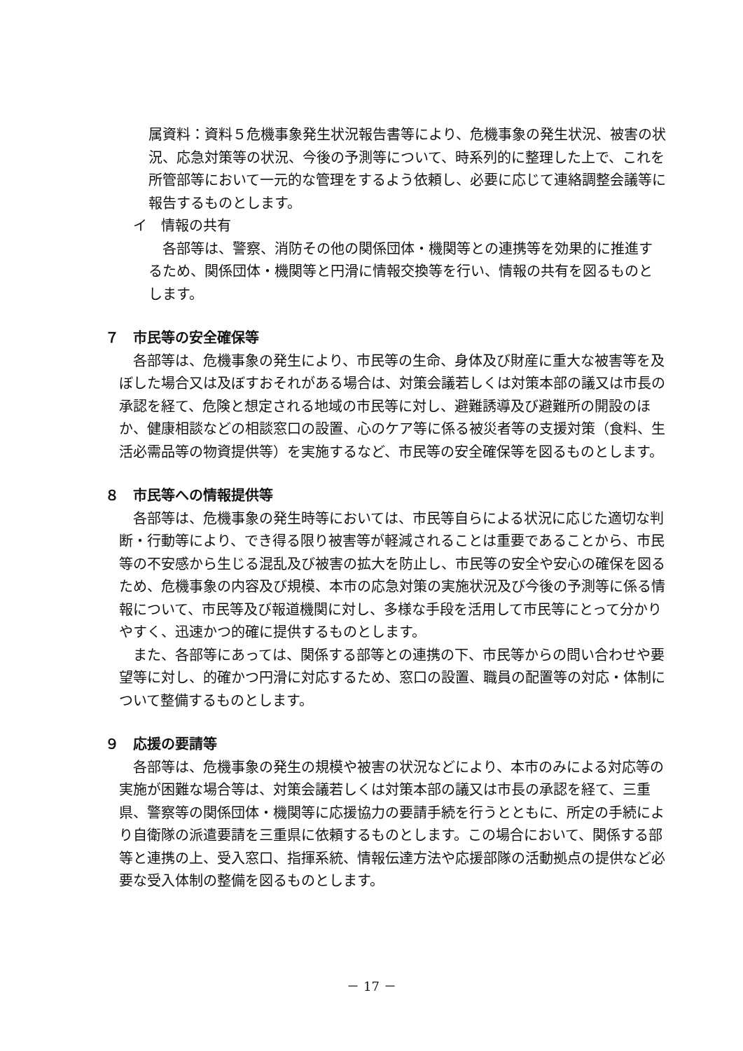属資料：資料５危機事象発生状況報告書等により、危機事象の発生状況、被害の状況、応急対策等の状況、今後の予測等について、時系列的に整理した上で、これを所管部等において一元的な管理をするよう依頼し、必要に応じて連絡調整会議等に報告するものとします。
イ　情報の共有
各部等は、警察、消防その他の関係団体・機関等との連携等を効果的に推進するため、関係団体・機関等と円滑に情報交換等を行い、情報の共有を図るものとします。
７　市民等の安全確保等
各部等は、危機事象の発生により、市民等の生命、身体及び財産に重大な被害等を及ぼした場合又は及ぼすおそれがある場合は、対策会議若しくは対策本部の議又は市長の承認を経て、危険と想定される地域の市民等に対し、避難誘導及び避難所の開設のほか、健康相談などの相談窓口の設置、心のケア等に係る被災者等の支援対策（食料、生活必需品等の物資提供等）を実施するなど、市民等の安全確保等を図るものとします。
８　市民等への情報提供等
各部等は、危機事象の発生時等においては、市民等自らによる状況に応じた適切な判断・行動等により、でき得る限り被害等が軽減されることは重要であることから、市民等の不安感から生じる混乱及び被害の拡大を防止し、市民等の安全や安心の確保を図るため、危機事象の内容及び規模、本市の応急対策の実施状況及び今後の予測等に係る情報について、市民等及び報道機関に対し、多様な手段を活用して市民等にとって分かりやすく、迅速かつ的確に提供するものとします。
また、各部等にあっては、関係する部等との連携の下、市民等からの問い合わせや要望等に対し、的確かつ円滑に対応するため、窓口の設置、職員の配置等の対応・体制について整備するものとします。
９　応援の要請等
各部等は、危機事象の発生の規模や被害の状況などにより、本市のみによる対応等の実施が困難な場合等は、対策会議若しくは対策本部の議又は市長の承認を経て、三重県、警察等の関係団体・機関等に応援協力の要請手続を行うとともに、所定の手続により自衛隊の派遣要請を三重県に依頼するものとします。この場合において、関係する部等と連携の上、受入窓口、指揮系統、情報伝達方法や応援部隊の活動拠点の提供など必要な受入体制の整備を図るものとします。
－ 17 －